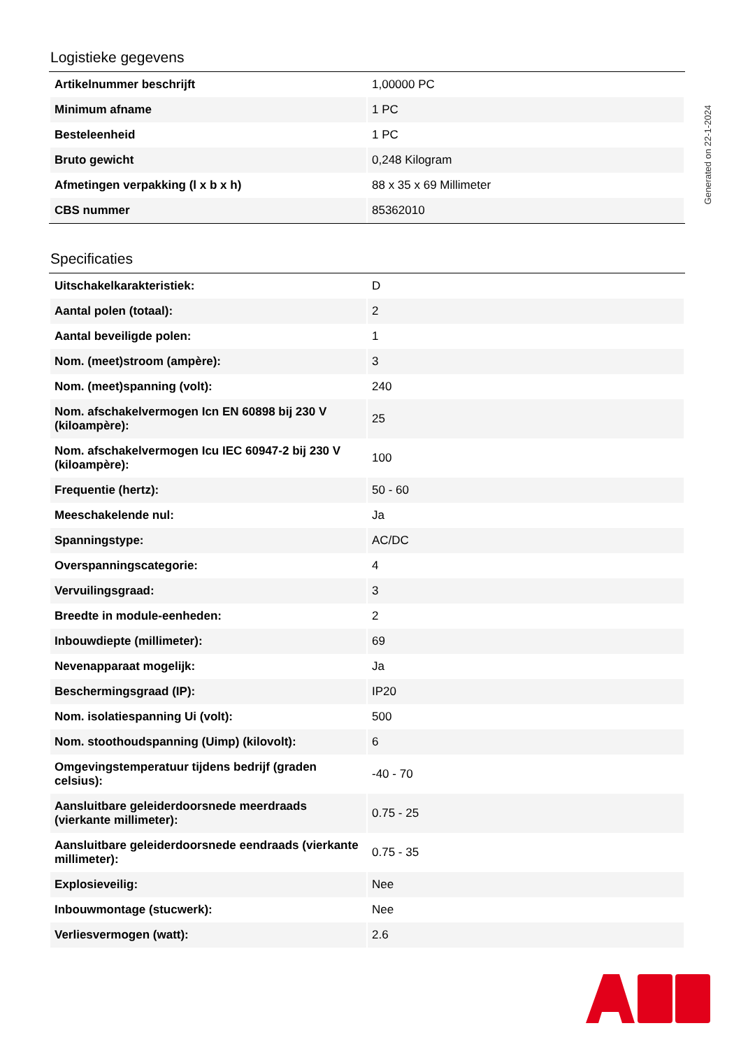Logistieke gegevens
| Artikelnummer beschrijft | 1,00000 PC |
| Minimum afname | 1 PC |
| Besteleenheid | 1 PC |
| Bruto gewicht | 0,248 Kilogram |
| Afmetingen verpakking (l x b x h) | 88 x 35 x 69 Millimeter |
| CBS nummer | 85362010 |
Specificaties
| Uitschakelkarakteristiek: | D |
| Aantal polen (totaal): | 2 |
| Aantal beveiligde polen: | 1 |
| Nom. (meet)stroom (ampère): | 3 |
| Nom. (meet)spanning (volt): | 240 |
| Nom. afschakelvermogen Icn EN 60898 bij 230 V (kiloampère): | 25 |
| Nom. afschakelvermogen Icu IEC 60947-2 bij 230 V (kiloampère): | 100 |
| Frequentie (hertz): | 50 - 60 |
| Meeschakelende nul: | Ja |
| Spanningstype: | AC/DC |
| Overspanningscategorie: | 4 |
| Vervuilingsgraad: | 3 |
| Breedte in module-eenheden: | 2 |
| Inbouwdiepte (millimeter): | 69 |
| Nevenapparaat mogelijk: | Ja |
| Beschermingsgraad (IP): | IP20 |
| Nom. isolatiespanning Ui (volt): | 500 |
| Nom. stoothoudspanning (Uimp) (kilovolt): | 6 |
| Omgevingstemperatuur tijdens bedrijf (graden celsius): | -40 - 70 |
| Aansluitbare geleiderdoorsnede meerdraads (vierkante millimeter): | 0.75 - 25 |
| Aansluitbare geleiderdoorsnede eendraads (vierkante millimeter): | 0.75 - 35 |
| Explosieveilig: | Nee |
| Inbouwmontage (stucwerk): | Nee |
| Verliesvermogen (watt): | 2.6 |
Generated on 22-1-2024